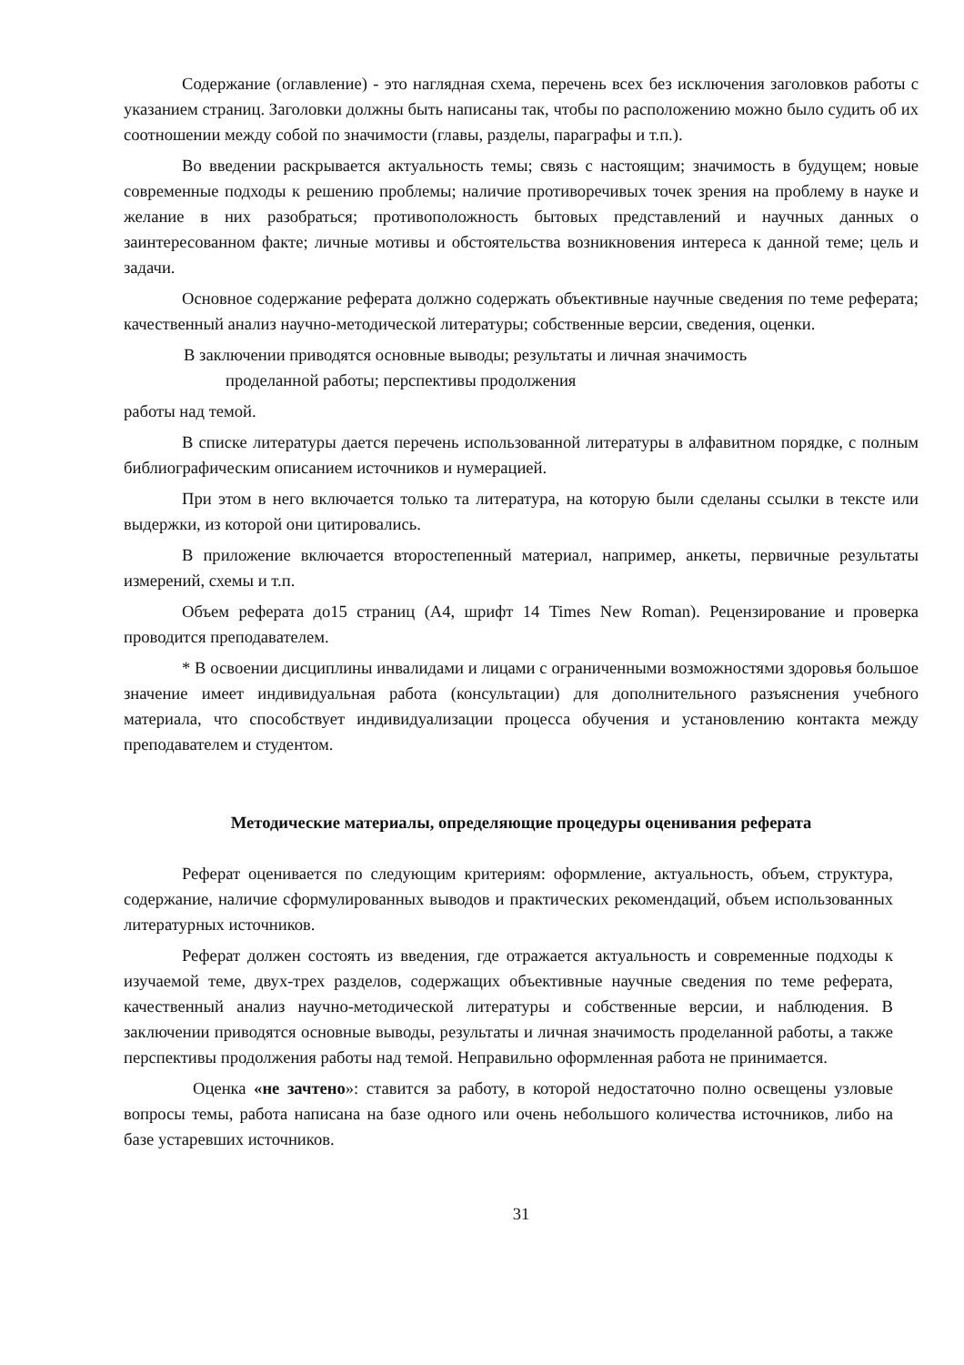Содержание (оглавление) - это наглядная схема, перечень всех без исключения заголовков работы с указанием страниц. Заголовки должны быть написаны так, чтобы по расположению можно было судить об их соотношении между собой по значимости (главы, разделы, параграфы и т.п.).
Во введении раскрывается актуальность темы; связь с настоящим; значимость в будущем; новые современные подходы к решению проблемы; наличие противоречивых точек зрения на проблему в науке и желание в них разобраться; противоположность бытовых представлений и научных данных о заинтересованном факте; личные мотивы и обстоятельства возникновения интереса к данной теме; цель и задачи.
Основное содержание реферата должно содержать объективные научные сведения по теме реферата; качественный анализ научно-методической литературы; собственные версии, сведения, оценки.
В заключении приводятся основные выводы; результаты и личная значимость
проделанной работы; перспективы продолжения
работы над темой.
В списке литературы дается перечень использованной литературы в алфавитном порядке, с полным библиографическим описанием источников и нумерацией.
При этом в него включается только та литература, на которую были сделаны ссылки в тексте или выдержки, из которой они цитировались.
В приложение включается второстепенный материал, например, анкеты, первичные результаты измерений, схемы и т.п.
Объем реферата до15 страниц (А4, шрифт 14 Times New Roman). Рецензирование и проверка проводится преподавателем.
* В освоении дисциплины инвалидами и лицами с ограниченными возможностями здоровья большое значение имеет индивидуальная работа (консультации) для дополнительного разъяснения учебного материала, что способствует индивидуализации процесса обучения и установлению контакта между преподавателем и студентом.
Методические материалы, определяющие процедуры оценивания реферата
Реферат оценивается по следующим критериям: оформление, актуальность, объем, структура, содержание, наличие сформулированных выводов и практических рекомендаций, объем использованных литературных источников.
Реферат должен состоять из введения, где отражается актуальность и современные подходы к изучаемой теме, двух-трех разделов, содержащих объективные научные сведения по теме реферата, качественный анализ научно-методической литературы и собственные версии, и наблюдения. В заключении приводятся основные выводы, результаты и личная значимость проделанной работы, а также перспективы продолжения работы над темой. Неправильно оформленная работа не принимается.
Оценка «не зачтено»: ставится за работу, в которой недостаточно полно освещены узловые вопросы темы, работа написана на базе одного или очень небольшого количества источников, либо на базе устаревших источников.
31